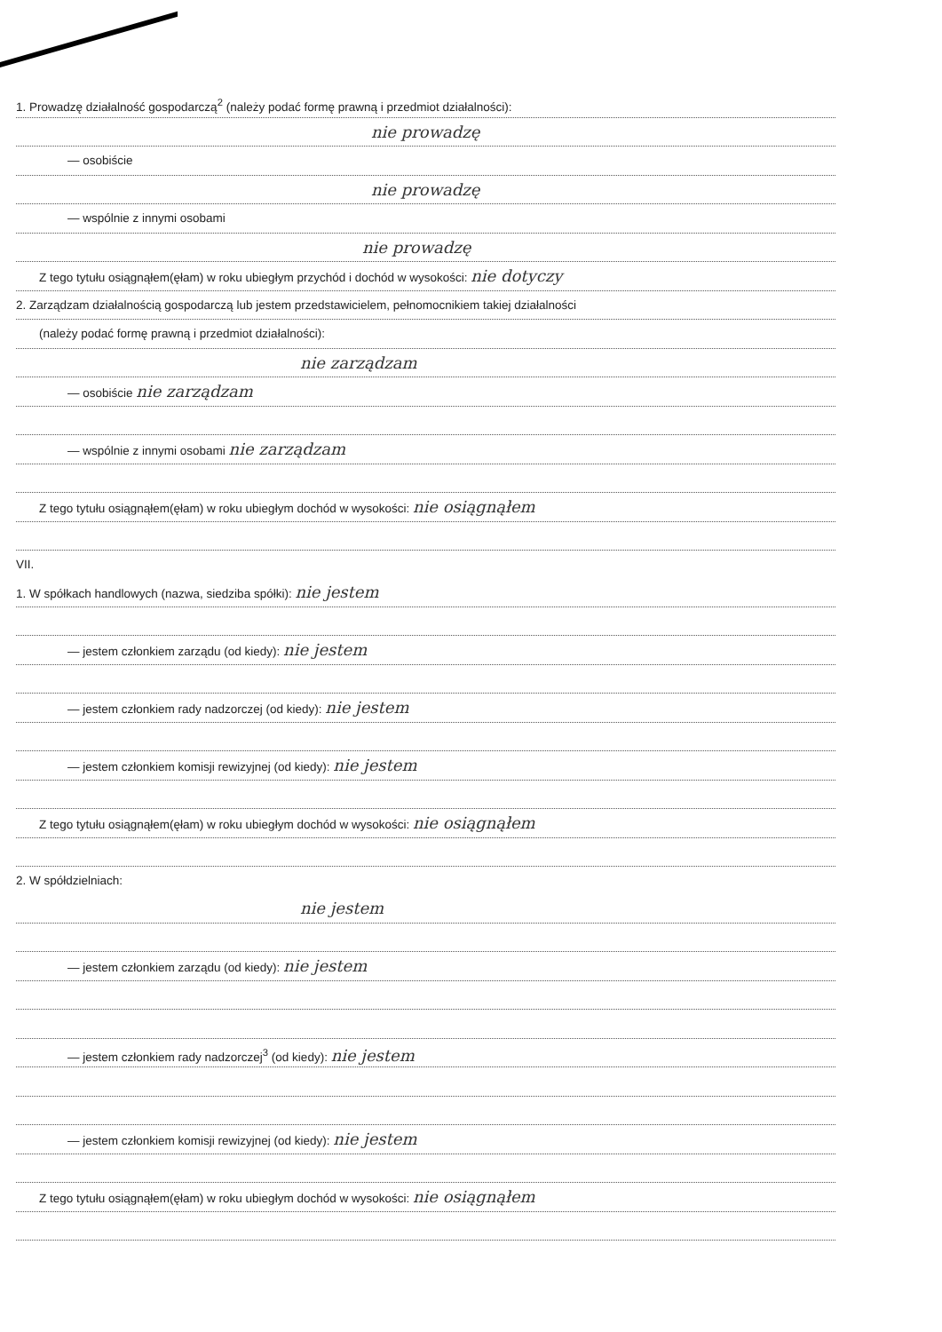1. Prowadzę działalność gospodarczą<sup>2</sup> (należy podać formę prawną i przedmiot działalności):
nie prowadzę
— osobiście
nie prowadzę
— wspólnie z innymi osobami
nie prowadzę
Z tego tytułu osiągnąłem(ęłam) w roku ubiegłym przychód i dochód w wysokości: nie dotyczy
2. Zarządzam działalnością gospodarczą lub jestem przedstawicielem, pełnomocnikiem takiej działalności
(należy podać formę prawną i przedmiot działalności):
nie zarządzam
— osobiście nie zarządzam
— wspólnie z innymi osobami nie zarządzam
Z tego tytułu osiągnąłem(ęłam) w roku ubiegłym dochód w wysokości: nie osiągnąłem
VII.
1. W spółkach handlowych (nazwa, siedziba spółki): nie jestem
— jestem członkiem zarządu (od kiedy): nie jestem
— jestem członkiem rady nadzorczej (od kiedy): nie jestem
— jestem członkiem komisji rewizyjnej (od kiedy): nie jestem
Z tego tytułu osiągnąłem(ęłam) w roku ubiegłym dochód w wysokości: nie osiągnąłem
2. W spółdzielniach:
nie jestem
— jestem członkiem zarządu (od kiedy): nie jestem
— jestem członkiem rady nadzorczej<sup>3</sup> (od kiedy): nie jestem
— jestem członkiem komisji rewizyjnej (od kiedy): nie jestem
Z tego tytułu osiągnąłem(ęłam) w roku ubiegłym dochód w wysokości: nie osiągnąłem